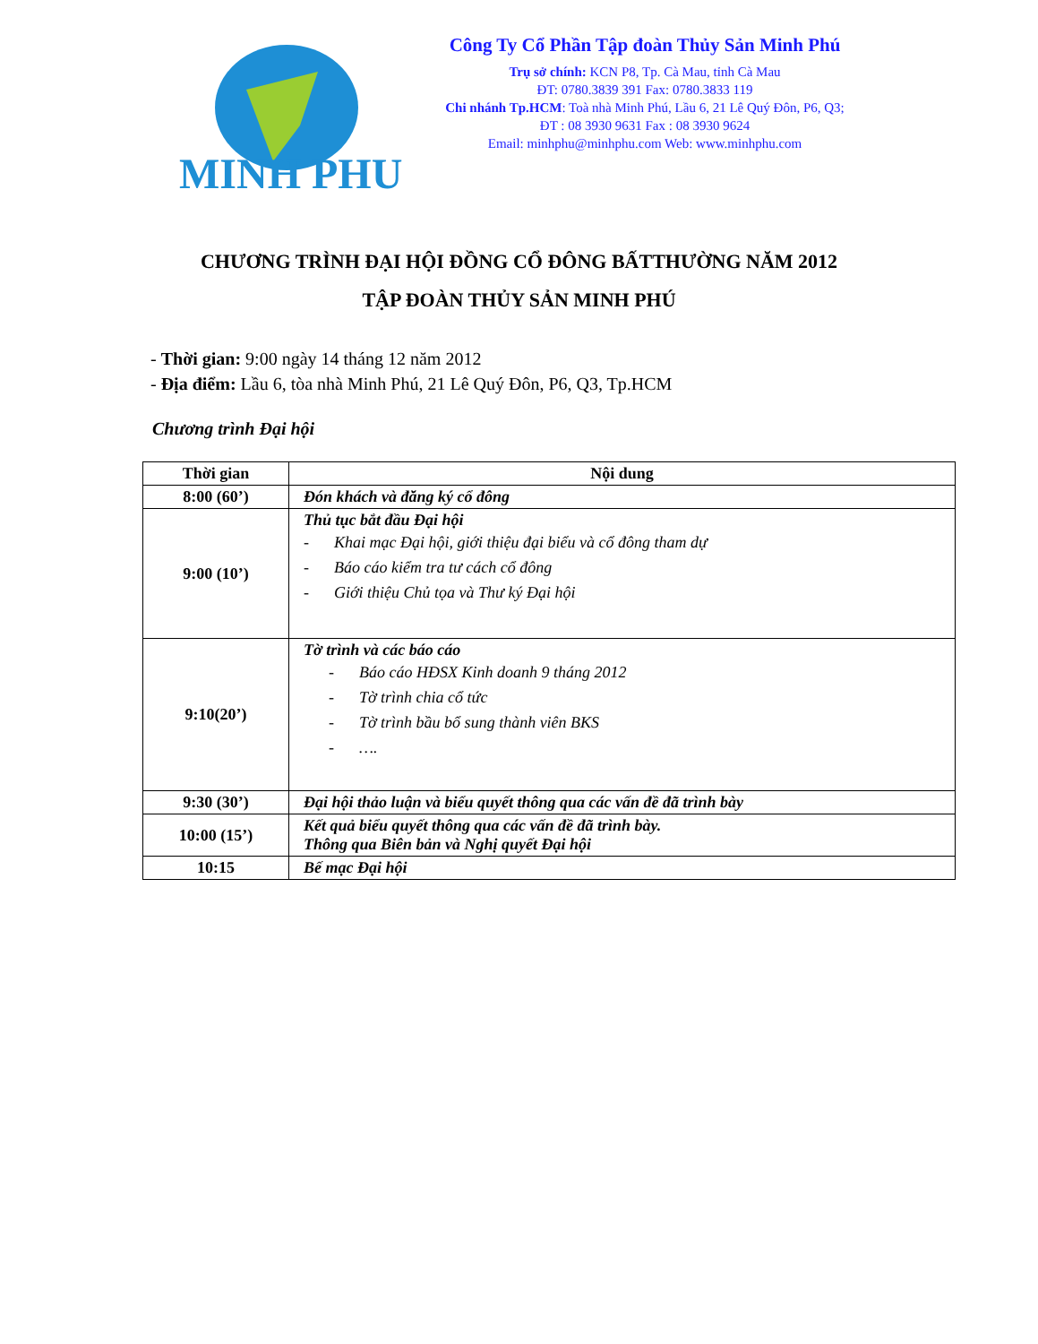MINH PHU
Công Ty Cổ Phần Tập đoàn Thủy Sản Minh Phú
Trụ sở chính: KCN P8, Tp. Cà Mau, tỉnh Cà Mau
ĐT: 0780.3839 391 Fax: 0780.3833 119
Chi nhánh Tp.HCM: Toà nhà Minh Phú, Lầu 6, 21 Lê Quý Đôn, P6, Q3;
ĐT : 08 3930 9631 Fax : 08 3930 9624
Email: minhphu@minhphu.com Web: www.minhphu.com
CHƯƠNG TRÌNH ĐẠI HỘI ĐỒNG CỔ ĐÔNG BẤTTHƯỜNG NĂM 2012
TẬP ĐOÀN THỦY SẢN MINH PHÚ
- Thời gian: 9:00 ngày 14 tháng 12 năm 2012
- Địa điểm: Lầu 6, tòa nhà Minh Phú, 21 Lê Quý Đôn, P6, Q3, Tp.HCM
Chương trình Đại hội
| Thời gian | Nội dung |
| --- | --- |
| 8:00 (60’) | Đón khách và đăng ký cổ đông |
| 9:00 (10’) | Thủ tục bắt đầu Đại hội - Khai mạc Đại hội, giới thiệu đại biểu và cổ đông tham dự - Báo cáo kiểm tra tư cách cổ đông - Giới thiệu Chủ tọa và Thư ký Đại hội |
| 9:10(20’) | Tờ trình và các báo cáo - Báo cáo HĐSX Kinh doanh 9 tháng 2012 - Tờ trình chia cổ tức - Tờ trình bầu bổ sung thành viên BKS - …. |
| 9:30 (30’) | Đại hội thảo luận và biểu quyết thông qua các vấn đề đã trình bày |
| 10:00 (15’) | Kết quả biểu quyết thông qua các vấn đề đã trình bày. Thông qua Biên bản và Nghị quyết Đại hội |
| 10:15 | Bế mạc Đại hội |